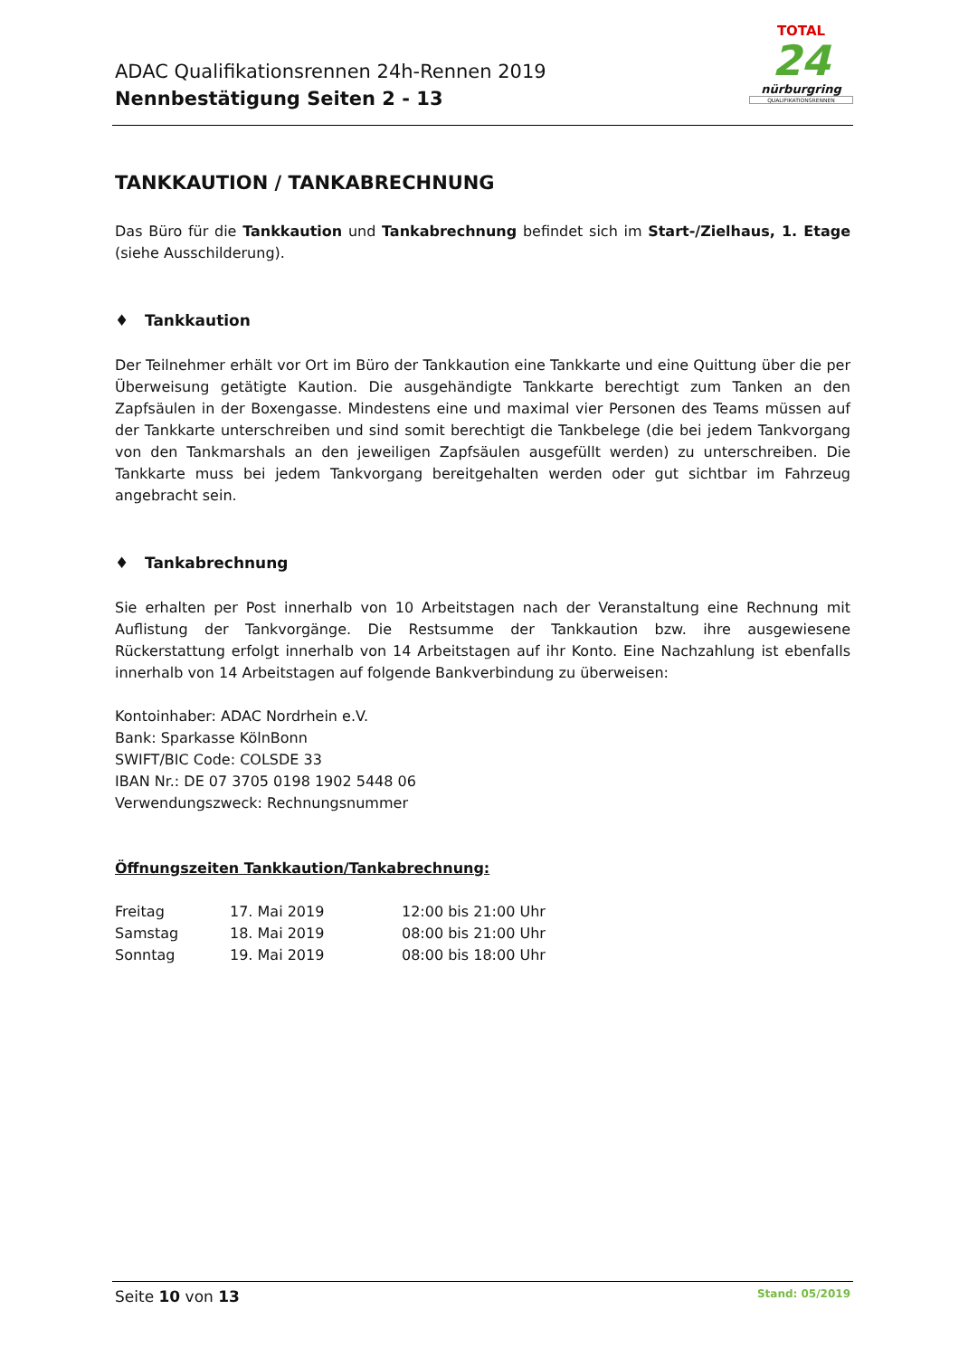ADAC Qualifikationsrennen 24h-Rennen 2019
Nennbestätigung Seiten 2 - 13
TOTAL
24
nürburgring
QUALIFIKATIONSRENNEN
TANKKAUTION / TANKABRECHNUNG
Das Büro für die Tankkaution und Tankabrechnung befindet sich im Start-/Zielhaus, 1. Etage (siehe Ausschilderung).
♦ Tankkaution
Der Teilnehmer erhält vor Ort im Büro der Tankkaution eine Tankkarte und eine Quittung über die per Überweisung getätigte Kaution. Die ausgehändigte Tankkarte berechtigt zum Tanken an den Zapfsäulen in der Boxengasse. Mindestens eine und maximal vier Personen des Teams müssen auf der Tankkarte unterschreiben und sind somit berechtigt die Tankbelege (die bei jedem Tankvorgang von den Tankmarshals an den jeweiligen Zapfsäulen ausgefüllt werden) zu unterschreiben. Die Tankkarte muss bei jedem Tankvorgang bereitgehalten werden oder gut sichtbar im Fahrzeug angebracht sein.
♦ Tankabrechnung
Sie erhalten per Post innerhalb von 10 Arbeitstagen nach der Veranstaltung eine Rechnung mit Auflistung der Tankvorgänge. Die Restsumme der Tankkaution bzw. ihre ausgewiesene Rückerstattung erfolgt innerhalb von 14 Arbeitstagen auf ihr Konto. Eine Nachzahlung ist ebenfalls innerhalb von 14 Arbeitstagen auf folgende Bankverbindung zu überweisen:
Kontoinhaber: ADAC Nordrhein e.V.
Bank: Sparkasse KölnBonn
SWIFT/BIC Code: COLSDE 33
IBAN Nr.: DE 07 3705 0198 1902 5448 06
Verwendungszweck: Rechnungsnummer
Öffnungszeiten Tankkaution/Tankabrechnung:
| Freitag | 17. Mai 2019 | 12:00 bis 21:00 Uhr |
| Samstag | 18. Mai 2019 | 08:00 bis 21:00 Uhr |
| Sonntag | 19. Mai 2019 | 08:00 bis 18:00 Uhr |
Seite 10 von 13 Stand: 05/2019